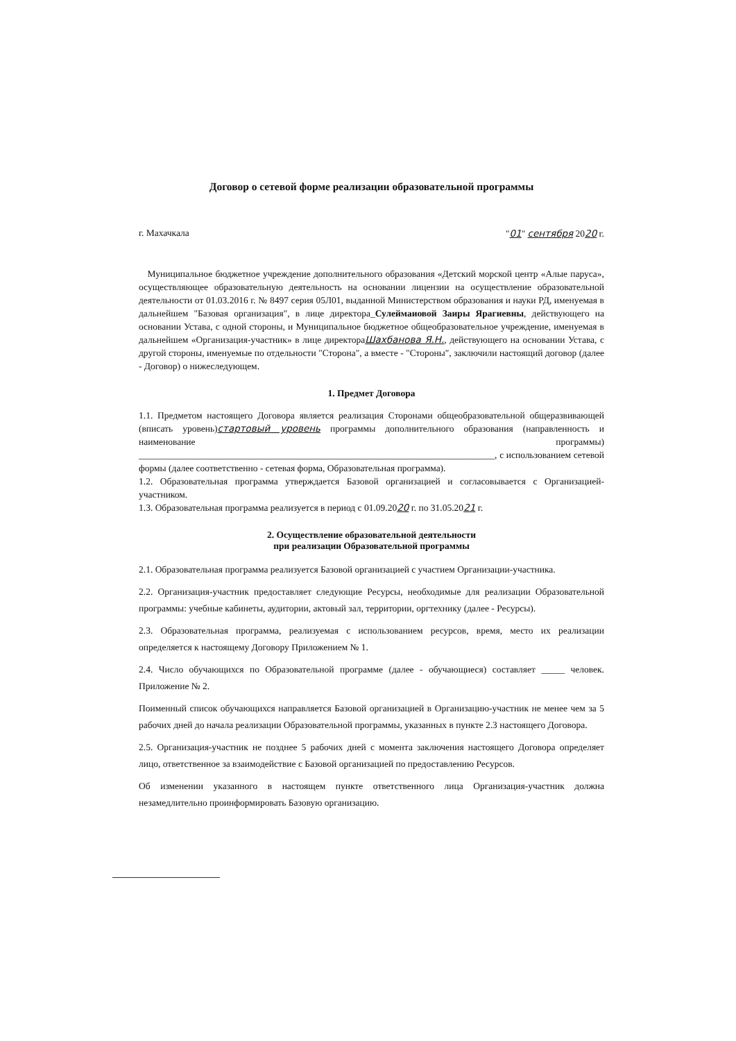Договор о сетевой форме реализации образовательной программы
г. Махачкала "01" сентября 2020 г.
Муниципальное бюджетное учреждение дополнительного образования «Детский морской центр «Алые паруса», осуществляющее образовательную деятельность на основании лицензии на осуществление образовательной деятельности от 01.03.2016 г. № 8497 серия 05Л01, выданной Министерством образования и науки РД, именуемая в дальнейшем "Базовая организация", в лице директора_Сулеймаиовой Заиры Ярагиевны, действующего на основании Устава, с одной стороны, и Муниципальное бюджетное общеобразовательное учреждение, именуемая в дальнейшем «Организация-участник» в лице директораШахбанова Я.Н., действующего на основании Устава, с другой стороны, именуемые по отдельности "Сторона", а вместе - "Стороны", заключили настоящий договор (далее - Договор) о нижеследующем.
1. Предмет Договора
1.1. Предметом настоящего Договора является реализация Сторонами общеобразовательной общеразвивающей (вписать уровень)стартовый уровень программы дополнительного образования (направленность и наименование программы) ____________________________________________________________________________, с использованием сетевой формы (далее соответственно - сетевая форма, Образовательная программа).
1.2. Образовательная программа утверждается Базовой организацией и согласовывается с Организацией-участником.
1.3. Образовательная программа реализуется в период с 01.09.2020 г. по 31.05.2021 г.
2. Осуществление образовательной деятельности
при реализации Образовательной программы
2.1. Образовательная программа реализуется Базовой организацией с участием Организации-участника.
2.2. Организация-участник предоставляет следующие Ресурсы, необходимые для реализации Образовательной программы: учебные кабинеты, аудитории, актовый зал, территории, оргтехнику (далее - Ресурсы).
2.3. Образовательная программа, реализуемая с использованием ресурсов, время, место их реализации определяется к настоящему Договору Приложением № 1.
2.4. Число обучающихся по Образовательной программе (далее - обучающиеся) составляет _____ человек. Приложение № 2.
Поименный список обучающихся направляется Базовой организацией в Организацию-участник не менее чем за 5 рабочих дней до начала реализации Образовательной программы, указанных в пункте 2.3 настоящего Договора.
2.5. Организация-участник не позднее 5 рабочих дней с момента заключения настоящего Договора определяет лицо, ответственное за взаимодействие с Базовой организацией по предоставлению Ресурсов.
Об изменении указанного в настоящем пункте ответственного лица Организация-участник должна незамедлительно проинформировать Базовую организацию.